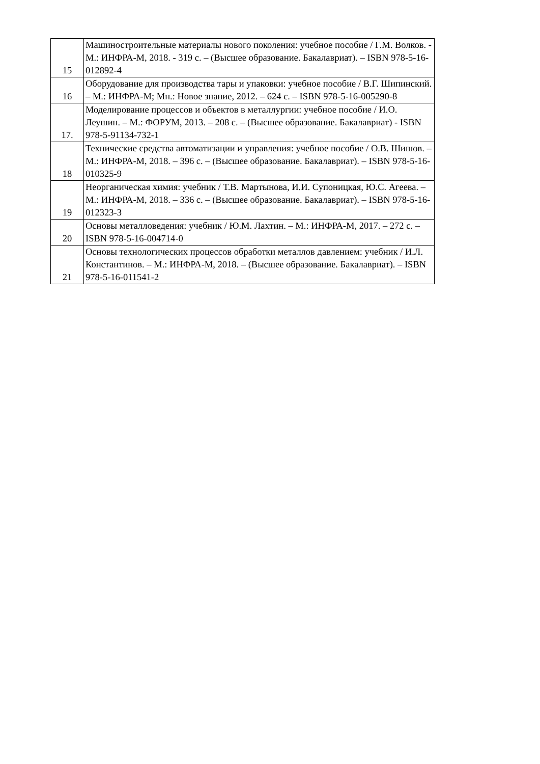| 15 | Машиностроительные материалы нового поколения: учебное пособие / Г.М. Волков. - М.: ИНФРА-М, 2018. - 319 с. – (Высшее образование. Бакалавриат). – ISBN 978-5-16-012892-4 |
| 16 | Оборудование для производства тары и упаковки: учебное пособие / В.Г. Шипинский. – М.: ИНФРА-М; Мн.: Новое знание, 2012. – 624 с. – ISBN 978-5-16-005290-8 |
| 17. | Моделирование процессов и объектов в металлургии: учебное пособие / И.О. Леушин. – М.: ФОРУМ, 2013. – 208 с. – (Высшее образование. Бакалавриат) - ISBN 978-5-91134-732-1 |
| 18 | Технические средства автоматизации и управления: учебное пособие / О.В. Шишов. – М.: ИНФРА-М, 2018. – 396 с. – (Высшее образование. Бакалавриат). – ISBN 978-5-16-010325-9 |
| 19 | Неорганическая химия: учебник / Т.В. Мартынова, И.И. Супоницкая, Ю.С. Агеева. – М.: ИНФРА-М, 2018. – 336 с. – (Высшее образование. Бакалавриат). – ISBN 978-5-16-012323-3 |
| 20 | Основы металловедения: учебник / Ю.М. Лахтин. – М.: ИНФРА-М, 2017. – 272 с. – ISBN 978-5-16-004714-0 |
| 21 | Основы технологических процессов обработки металлов давлением: учебник / И.Л. Константинов. – М.: ИНФРА-М, 2018. – (Высшее образование. Бакалавриат). – ISBN 978-5-16-011541-2 |